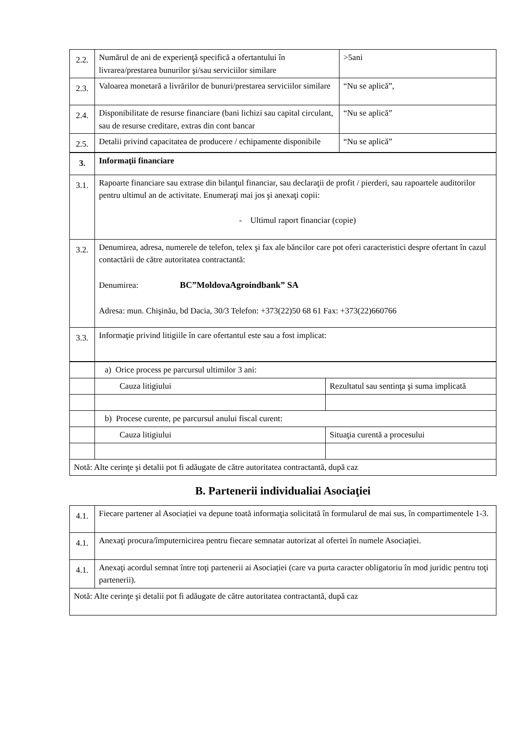| 2.2. | Numărul de ani de experienţă specifică a ofertantului în livrarea/prestarea bunurilor şi/sau serviciilor similare | >5ani |
| 2.3. | Valoarea monetară a livrărilor de bunuri/prestarea serviciilor similare | “Nu se aplică”, |
| 2.4. | Disponibilitate de resurse financiare (bani lichizi sau capital circulant, sau de resurse creditare, extras din cont bancar | “Nu se aplică” |
| 2.5. | Detalii privind capacitatea de producere / echipamente disponibile | “Nu se aplică” |
| 3. | Informaţii financiare |
| 3.1. | Rapoarte financiare sau extrase din bilanţul financiar, sau declaraţii de profit / pierderi, sau rapoartele auditorilor pentru ultimul an de activitate. Enumeraţi mai jos şi anexaţi copii: - Ultimul raport financiar (copie) |
| 3.2. | Denumirea, adresa, numerele de telefon, telex şi fax ale băncilor care pot oferi caracteristici despre ofertant în cazul contactării de către autoritatea contractantă: Denumirea: BC”MoldovaAgroindbank” SA Adresa: mun. Chişinău, bd Dacia, 30/3 Telefon: +373(22)50 68 61 Fax: +373(22)660766 |
| 3.3. | Informaţie privind litigiile în care ofertantul este sau a fost implicat: |
| | a) Orice process pe parcursul ultimilor 3 ani: | |
| | Cauza litigiului | Rezultatul sau sentinţa şi suma implicată |
| | b) Procese curente, pe parcursul anului fiscal curent: | |
| | Cauza litigiului | Situaţia curentă a procesului |
| Notă: Alte cerinţe şi detalii pot fi adăugate de către autoritatea contractantă, după caz | | |
B. Partenerii individualiai Asociaţiei
| 4.1. | Fiecare partener al Asociației va depune toată informaţia solicitată în formularul de mai sus, în compartimentele 1-3. |
| 4.1. | Anexaţi procura/împuternicirea pentru fiecare semnatar autorizat al ofertei în numele Asociației. |
| 4.1. | Anexaţi acordul semnat între toţi partenerii ai Asociației (care va purta caracter obligatoriu în mod juridic pentru toţi partenerii). |
| Notă: Alte cerinţe şi detalii pot fi adăugate de către autoritatea contractantă, după caz | |